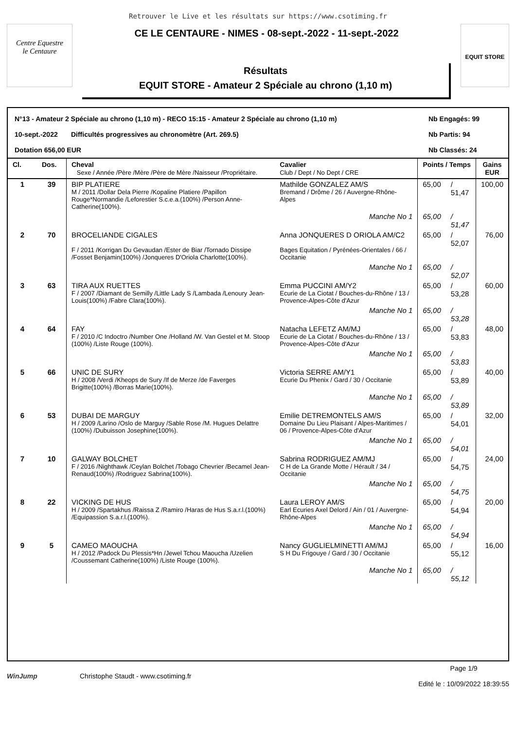Retrouver le Live et les résultats sur https://www.csotiming.fr
Centre Equestre
le Centaure
CE LE CENTAURE - NIMES - 08-sept.-2022 - 11-sept.-2022
Résultats
EQUIT STORE - Amateur 2 Spéciale au chrono (1,10 m)
EQUIT STORE
N°13 - Amateur 2 Spéciale au chrono (1,10 m) - RECO 15:15 - Amateur 2 Spéciale au chrono (1,10 m) Nb Engagés: 99
10-sept.-2022 Difficultés progressives au chronomètre (Art. 269.5) Nb Partis: 94
Dotation 656,00 EUR Nb Classés: 24
| Cl. | Dos. | Cheval Sexe / Année /Père /Mère /Père de Mère /Naisseur /Propriétaire. | Cavalier Club / Dept / No Dept / CRE | Points / Temps | | Gains EUR |
| --- | --- | --- | --- | --- | --- | --- |
| 1 | 39 | BIP PLATIERE M / 2011 /Dollar Dela Pierre /Kopaline Platiere /Papillon Rouge*Normandie /Leforestier S.c.e.a.(100%) /Person Anne-Catherine(100%). | Mathilde GONZALEZ AM/S Bremand / Drôme / 26 / Auvergne-Rhône-Alpes | 65,00 | / 51,47 | 100,00 |
| | | | Manche No 1 | 65,00 | / 51,47 | |
| 2 | 70 | BROCELIANDE CIGALES F / 2011 /Korrigan Du Gevaudan /Ester de Biar /Tornado Dissipe /Fosset Benjamin(100%) /Jonqueres D'Oriola Charlotte(100%). | Anna JONQUERES D ORIOLA AM/C2 Bages Equitation / Pyrénées-Orientales / 66 / Occitanie | 65,00 | / 52,07 | 76,00 |
| | | | Manche No 1 | 65,00 | / 52,07 | |
| 3 | 63 | TIRA AUX RUETTES F / 2007 /Diamant de Semilly /Little Lady S /Lambada /Lenoury Jean-Louis(100%) /Fabre Clara(100%). | Emma PUCCINI AM/Y2 Ecurie de La Ciotat / Bouches-du-Rhône / 13 / Provence-Alpes-Côte d'Azur | 65,00 | / 53,28 | 60,00 |
| | | | Manche No 1 | 65,00 | / 53,28 | |
| 4 | 64 | FAY F / 2010 /C Indoctro /Number One /Holland /W. Van Gestel et M. Stoop (100%) /Liste Rouge (100%). | Natacha LEFETZ AM/MJ Ecurie de La Ciotat / Bouches-du-Rhône / 13 / Provence-Alpes-Côte d'Azur | 65,00 | / 53,83 | 48,00 |
| | | | Manche No 1 | 65,00 | / 53,83 | |
| 5 | 66 | UNIC DE SURY H / 2008 /Verdi /Kheops de Sury /If de Merze /de Faverges Brigitte(100%) /Borras Marie(100%). | Victoria SERRE AM/Y1 Ecurie Du Phenix / Gard / 30 / Occitanie | 65,00 | / 53,89 | 40,00 |
| | | | Manche No 1 | 65,00 | / 53,89 | |
| 6 | 53 | DUBAI DE MARGUY H / 2009 /Larino /Oslo de Marguy /Sable Rose /M. Hugues Delattre (100%) /Dubuisson Josephine(100%). | Emilie DETREMONTELS AM/S Domaine Du Lieu Plaisant / Alpes-Maritimes / 06 / Provence-Alpes-Côte d'Azur | 65,00 | / 54,01 | 32,00 |
| | | | Manche No 1 | 65,00 | / 54,01 | |
| 7 | 10 | GALWAY BOLCHET F / 2016 /Nighthawk /Ceylan Bolchet /Tobago Chevrier /Becamel Jean-Renaud(100%) /Rodriguez Sabrina(100%). | Sabrina RODRIGUEZ AM/MJ C H de La Grande Motte / Hérault / 34 / Occitanie | 65,00 | / 54,75 | 24,00 |
| | | | Manche No 1 | 65,00 | / 54,75 | |
| 8 | 22 | VICKING DE HUS H / 2009 /Spartakhus /Raissa Z /Ramiro /Haras de Hus S.a.r.l.(100%) /Equipassion S.a.r.l.(100%). | Laura LEROY AM/S Earl Ecuries Axel Delord / Ain / 01 / Auvergne-Rhône-Alpes | 65,00 | / 54,94 | 20,00 |
| | | | Manche No 1 | 65,00 | / 54,94 | |
| 9 | 5 | CAMEO MAOUCHA H / 2012 /Padock Du Plessis*Hn /Jewel Tchou Maoucha /Uzelien /Coussemant Catherine(100%) /Liste Rouge (100%). | Nancy GUGLIELMINETTI AM/MJ S H Du Frigouye / Gard / 30 / Occitanie | 65,00 | / 55,12 | 16,00 |
| | | | Manche No 1 | 65,00 | / 55,12 | |
WinJump Christophe Staudt - www.csotiming.fr Page 1/9
Edité le : 10/09/2022 18:39:55